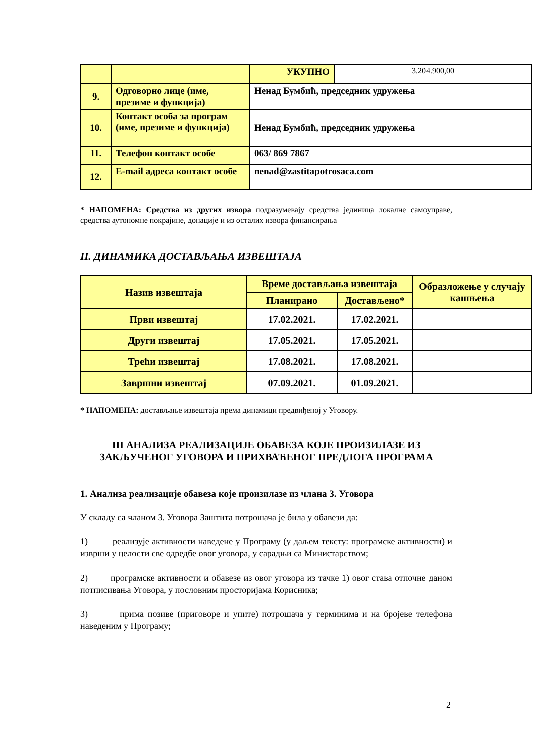| | | УКУПНО | 3.204.900,00 |
| 9. | Одговорно лице (име, презиме и функција) | Ненад Бумбић, председник удружења | |
| 10. | Контакт особа за програм (име, презиме и функција) | Ненад Бумбић, председник удружења | |
| 11. | Телефон контакт особе | 063/ 869 7867 | |
| 12. | E-mail адреса контакт особе | nenad@zastitapotrosaca.com | |
* НАПОМЕНА: Средства из других извора подразумевају средства јединица локалне самоуправе, средства аутономне покрајине, донације и из осталих извора финансирања
II. ДИНАМИКА ДОСТАВЉАЊА ИЗВЕШТАЈА
| Назив извештаја | Време достављања извештаја | | Образложење у случају кашњења |
| | Планирано | Достављено* | |
| Први извештај | 17.02.2021. | 17.02.2021. | |
| Други извештај | 17.05.2021. | 17.05.2021. | |
| Трећи извештај | 17.08.2021. | 17.08.2021. | |
| Завршни извештај | 07.09.2021. | 01.09.2021. | |
* НАПОМЕНА: достављање извештаја према динамици предвиђеној у Уговору.
III АНАЛИЗА РЕАЛИЗАЦИЈЕ ОБАВЕЗА КОЈЕ ПРОИЗИЛАЗЕ ИЗ ЗАКЉУЧЕНОГ УГОВОРА И ПРИХВАЋЕНОГ ПРЕДЛОГА ПРОГРАМА
1. Анализа реализације обавеза које произилазе из члана 3. Уговора
У складу са чланом 3. Уговора Заштита потрошача је била у обавези да:
1) реализује активности наведене у Програму (у даљем тексту: програмске активности) и изврши у целости све одредбе овог уговора, у сарадњи са Министарством;
2) програмске активности и обавезе из овог уговора из тачке 1) овог става отпочне даном потписивања Уговора, у пословним просторијама Корисника;
3) прима позиве (приговоре и упите) потрошача у терминима и на бројеве телефона наведеним у Програму;
2